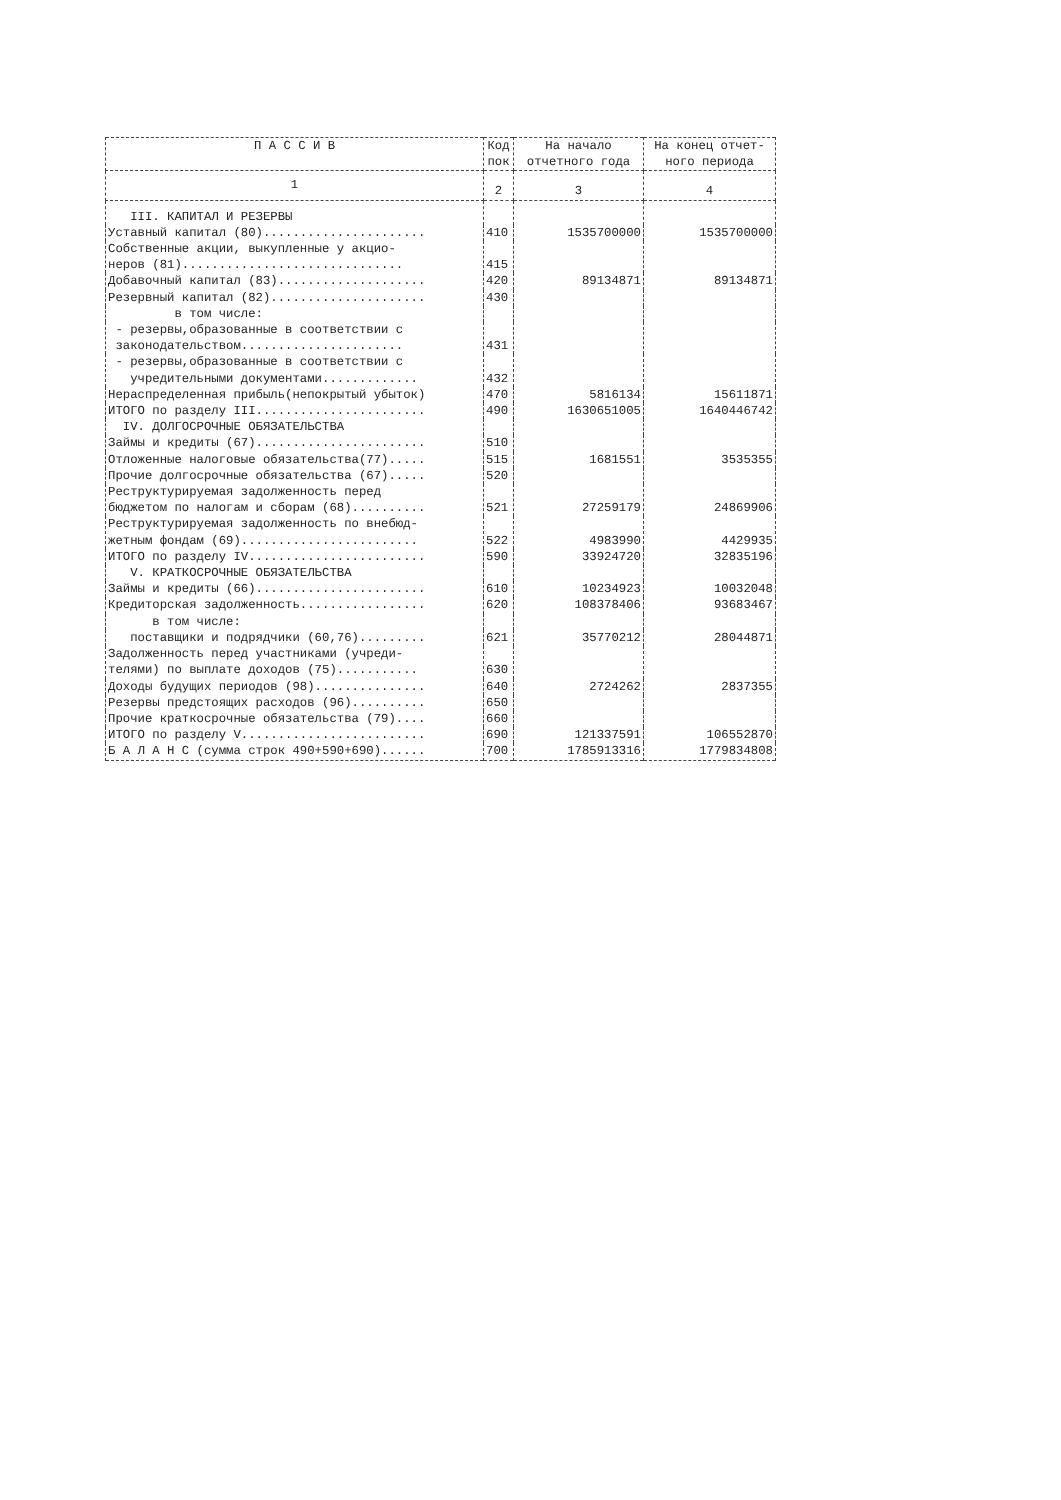| П А С С И В | Код пок | На начало отчетного года | На конец отчет- ного периода |
| --- | --- | --- | --- |
| 1 | 2 | 3 | 4 |
| III. КАПИТАЛ И РЕЗЕРВЫ | | | |
| Уставный капитал (80)...................... | 410 | 1535700000 | 1535700000 |
| Собственные акции, выкупленные у акцио- неров (81).............................. | 415 | | |
| Добавочный капитал (83).................... | 420 | 89134871 | 89134871 |
| Резервный капитал (82)..................... | 430 | | |
| в том числе: | | | |
| - резервы,образованные в соответствии с законодательством...................... | 431 | | |
| - резервы,образованные в соответствии с учредительными документами............. | 432 | | |
| Нераспределенная прибыль(непокрытый убыток) | 470 | 5816134 | 15611871 |
| ИТОГО по разделу III....................... | 490 | 1630651005 | 1640446742 |
| IV. ДОЛГОСРОЧНЫЕ ОБЯЗАТЕЛЬСТВА | | | |
| Займы и кредиты (67)....................... | 510 | | |
| Отложенные налоговые обязательства(77)..... | 515 | 1681551 | 3535355 |
| Прочие долгосрочные обязательства (67)..... | 520 | | |
| Реструктурируемая задолженность перед бюджетом по налогам и сборам (68).......... | 521 | 27259179 | 24869906 |
| Реструктурируемая задолженность по внебюд- жетным фондам (69)........................ | 522 | 4983990 | 4429935 |
| ИТОГО по разделу IV........................ | 590 | 33924720 | 32835196 |
| V. КРАТКОСРОЧНЫЕ ОБЯЗАТЕЛЬСТВА | | | |
| Займы и кредиты (66)....................... | 610 | 10234923 | 10032048 |
| Кредиторская задолженность................. | 620 | 108378406 | 93683467 |
| в том числе: | | | |
| поставщики и подрядчики (60,76)......... | 621 | 35770212 | 28044871 |
| Задолженность перед участниками (учреди- телями) по выплате доходов (75)........... | 630 | | |
| Доходы будущих периодов (98)............... | 640 | 2724262 | 2837355 |
| Резервы предстоящих расходов (96).......... | 650 | | |
| Прочие краткосрочные обязательства (79).... | 660 | | |
| ИТОГО по разделу V......................... | 690 | 121337591 | 106552870 |
| Б А Л А Н С (сумма строк 490+590+690)...... | 700 | 1785913316 | 1779834808 |